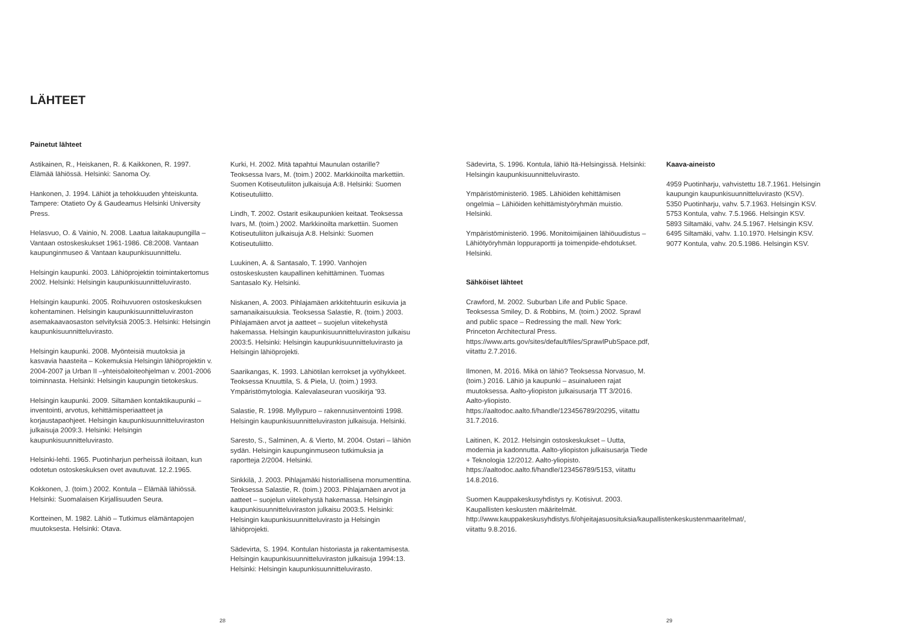LÄHTEET
Painetut lähteet
Astikainen, R., Heiskanen, R. & Kaikkonen, R. 1997. Elämää lähiössä. Helsinki: Sanoma Oy.
Hankonen, J. 1994. Lähiöt ja tehokkuuden yhteiskunta. Tampere: Otatieto Oy & Gaudeamus Helsinki University Press.
Helasvuo, O. & Vainio, N. 2008. Laatua laitakaupungilla – Vantaan ostoskeskukset 1961-1986. C8:2008. Vantaan kaupunginmuseo & Vantaan kaupunkisuunnittelu.
Helsingin kaupunki. 2003. Lähiöprojektin toimintakertomus 2002. Helsinki: Helsingin kaupunkisuunnitteluvirasto.
Helsingin kaupunki. 2005. Roihuvuoren ostoskeskuksen kohentaminen. Helsingin kaupunkisuunnitteluviraston asemakaavaosaston selvityksiä 2005:3. Helsinki: Helsingin kaupunkisuunnitteluvirasto.
Helsingin kaupunki. 2008. Myönteisiä muutoksia ja kasvavia haasteita – Kokemuksia Helsingin lähiöprojektin v. 2004-2007 ja Urban II –yhteisöaloiteohjelman v. 2001-2006 toiminnasta. Helsinki: Helsingin kaupungin tietokeskus.
Helsingin kaupunki. 2009. Siltamäen kontaktikaupunki – inventointi, arvotus, kehittämisperiaatteet ja korjaustapaohjeet. Helsingin kaupunkisuunnitteluviraston julkaisuja 2009:3. Helsinki: Helsingin kaupunkisuunnitteluvirasto.
Helsinki-lehti. 1965. Puotinharjun perheissä iloitaan, kun odotetun ostoskeskuksen ovet avautuvat. 12.2.1965.
Kokkonen, J. (toim.) 2002. Kontula – Elämää lähiössä. Helsinki: Suomalaisen Kirjallisuuden Seura.
Kortteinen, M. 1982. Lähiö – Tutkimus elämäntapojen muutoksesta. Helsinki: Otava.
Kurki, H. 2002. Mitä tapahtui Maunulan ostarille? Teoksessa Ivars, M. (toim.) 2002. Markkinoilta markettiin. Suomen Kotiseutuliiton julkaisuja A:8. Helsinki: Suomen Kotiseutuliitto.
Lindh, T. 2002. Ostarit esikaupunkien keitaat. Teoksessa Ivars, M. (toim.) 2002. Markkinoilta markettiin. Suomen Kotiseutuliiton julkaisuja A:8. Helsinki: Suomen Kotiseutuliitto.
Luukinen, A. & Santasalo, T. 1990. Vanhojen ostoskeskusten kaupallinen kehittäminen. Tuomas Santasalo Ky. Helsinki.
Niskanen, A. 2003. Pihlajamäen arkkitehtuurin esikuvia ja samanaikaisuuksia. Teoksessa Salastie, R. (toim.) 2003. Pihlajamäen arvot ja aatteet – suojelun viitekehystä hakemassa. Helsingin kaupunkisuunnitteluviraston julkaisu 2003:5. Helsinki: Helsingin kaupunkisuunnitteluvirasto ja Helsingin lähiöprojekti.
Saarikangas, K. 1993. Lähiötilan kerrokset ja vyöhykkeet. Teoksessa Knuuttila, S. & Piela, U. (toim.) 1993. Ympäristömytologia. Kalevalaseuran vuosikirja ’93.
Salastie, R. 1998. Myllypuro – rakennusinventointi 1998. Helsingin kaupunkisuunnitteluviraston julkaisuja. Helsinki.
Saresto, S., Salminen, A. & Vierto, M. 2004. Ostari – lähiön sydän. Helsingin kaupunginmuseon tutkimuksia ja raportteja 2/2004. Helsinki.
Sinkkilä, J. 2003. Pihlajamäki historiallisena monumenttina. Teoksessa Salastie, R. (toim.) 2003. Pihlajamäen arvot ja aatteet – suojelun viitekehystä hakemassa. Helsingin kaupunkisuunnitteluviraston julkaisu 2003:5. Helsinki: Helsingin kaupunkisuunnitteluvirasto ja Helsingin lähiöprojekti.
Sädevirta, S. 1994. Kontulan historiasta ja rakentamisesta. Helsingin kaupunkisuunnitteluviraston julkaisuja 1994:13. Helsinki: Helsingin kaupunkisuunnitteluvirasto.
28
Sädevirta, S. 1996. Kontula, lähiö Itä-Helsingissä. Helsinki: Helsingin kaupunkisuunnitteluvirasto.
Ympäristöministeriö. 1985. Lähiöiden kehittämisen ongelmia – Lähiöiden kehittämistyöryhmän muistio. Helsinki.
Ympäristöministeriö. 1996. Monitoimijainen lähiöuudistus – Lähiötyöryhmän loppuraportti ja toimenpide-ehdotukset. Helsinki.
Sähköiset lähteet
Crawford, M. 2002. Suburban Life and Public Space. Teoksessa Smiley, D. & Robbins, M. (toim.) 2002. Sprawl and public space – Redressing the mall. New York: Princeton Architectural Press. https://www.arts.gov/sites/default/files/SprawlPubSpace.pdf, viitattu 2.7.2016.
Ilmonen, M. 2016. Mikä on lähiö? Teoksessa Norvasuo, M. (toim.) 2016. Lähiö ja kaupunki – asuinalueen rajat muutoksessa. Aalto-yliopiston julkaisusarja TT 3/2016. Aalto-yliopisto. https://aaltodoc.aalto.fi/handle/123456789/20295, viitattu 31.7.2016.
Laitinen, K. 2012. Helsingin ostoskeskukset – Uutta, modernia ja kadonnutta. Aalto-yliopiston julkaisusarja Tiede + Teknologia 12/2012. Aalto-yliopisto. https://aaltodoc.aalto.fi/handle/123456789/5153, viitattu 14.8.2016.
Suomen Kauppakeskusyhdistys ry. Kotisivut. 2003. Kaupallisten keskusten määritelmät. http://www.kauppakeskusyhdistys.fi/ohjeitajasuosituksia/kaupallistenkeskustenmaaritelmat/, viitattu 9.8.2016.
Kaava-aineisto
4959 Puotinharju, vahvistettu 18.7.1961. Helsingin kaupungin kaupunkisuunnitteluvirasto (KSV).
5350 Puotinharju, vahv. 5.7.1963. Helsingin KSV.
5753 Kontula, vahv. 7.5.1966. Helsingin KSV.
5893 Siltamäki, vahv. 24.5.1967. Helsingin KSV.
6495 Siltamäki, vahv. 1.10.1970. Helsingin KSV.
9077 Kontula, vahv. 20.5.1986. Helsingin KSV.
29